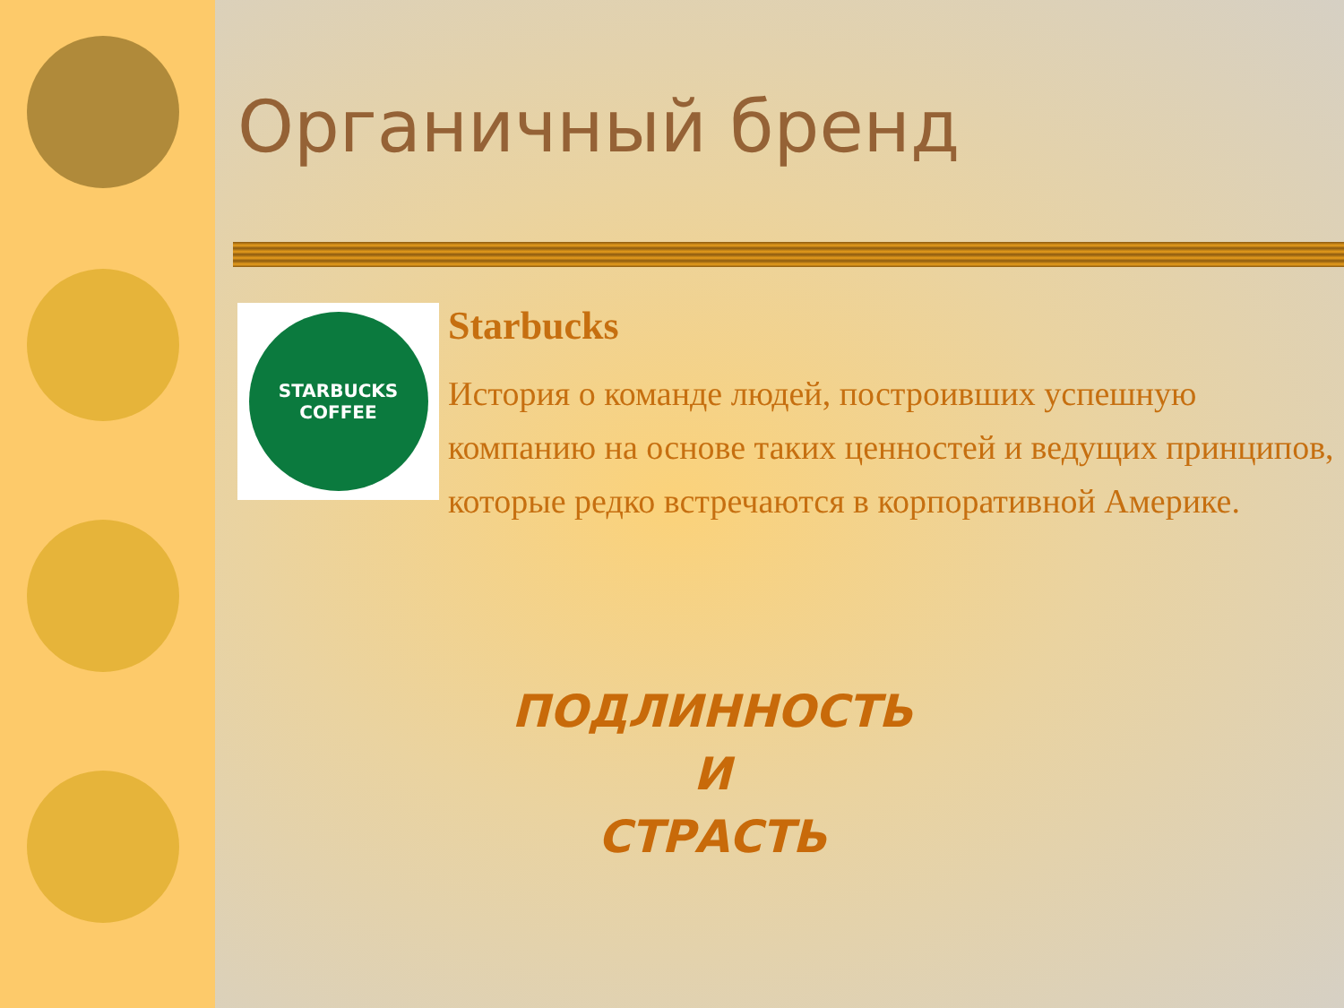Органичный бренд
STARBUCKS
COFFEE
Starbucks
История о команде людей, построивших успешную компанию на основе таких ценностей и ведущих принципов, которые редко встречаются в корпоративной Америке.
ПОДЛИННОСТЬ
И
СТРАСТЬ